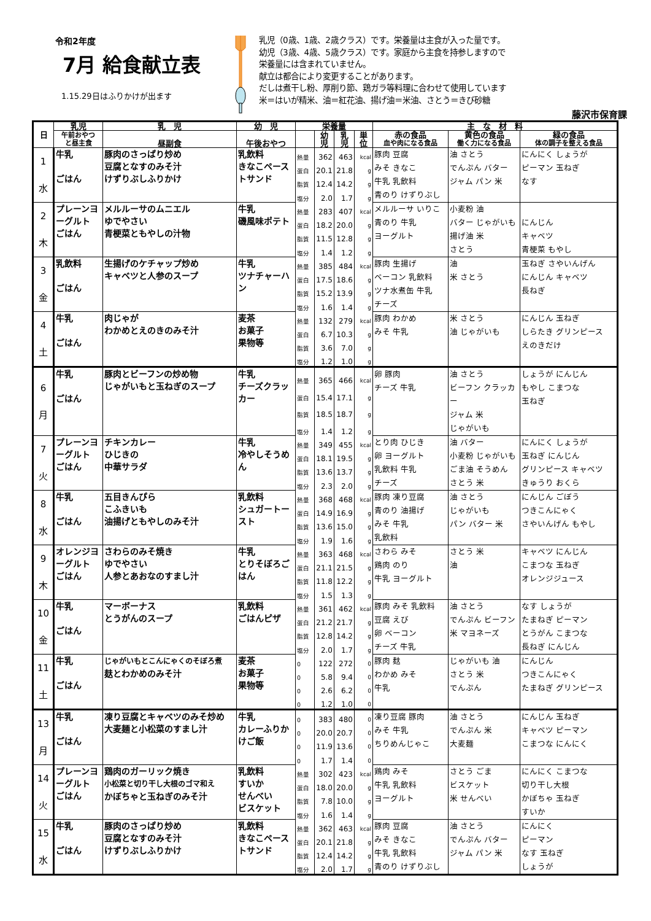令和2年度
7月 給食献立表
1.15.29日はふりかけが出ます
乳児（0歳、1歳、2歳クラス）です。栄養量は主食が入った量です。
幼児（3歳、4歳、5歳クラス）です。家庭から主食を持参しますので
栄養量には含まれていません。
献立は都合により変更することがあります。
だしは煮干し粉、厚削り節、鶏ガラ等料理に合わせて使用しています
米＝はいが精米、油＝紅花油、揚げ油＝米油、さとう＝きび砂糖
藤沢市保育課
| 日 | 乳児 | 乳 児 | 幼 児 | 栄養量 | | | | 主 な 材 料 | | |
| --- | --- | --- | --- | --- | --- | --- | --- | --- | --- | --- |
| | 午前おやつ と昼主食 | 昼副食 | 午後おやつ | | 幼 児 | 乳 児 | 単 位 | 赤の食品 血や肉になる食品 | 黄色の食品 働く力になる食品 | 緑の食品 体の調子を整える食品 |
| 1 水 | 牛乳 ごはん | 豚肉のさっぱり炒め 豆腐となすのみそ汁 けずりぶしふりかけ | 乳飲料 きなこペーストサンド | 熱量 | 362 | 463 | kcal | 豚肉 豆腐 みそ きなこ 牛乳 乳飲料 青のり けずりぶし | 油 さとう でんぷん バター ジャム パン 米 | にんにく しょうが ピーマン 玉ねぎ なす |
| | | | | 蛋白 | 20.1 | 21.8 | g | | | |
| | | | | 脂質 | 12.4 | 14.2 | g | | | |
| | | | | 塩分 | 2.0 | 1.7 | g | | | |
| 2 木 | プレーンヨーグルト ごはん | メルルーサのムニエル ゆでやさい 青梗菜ともやしの汁物 | 牛乳 磯風味ポテト | 熱量 | 283 | 407 | kcal | メルルーサ いりこ 青のり 牛乳 ヨーグルト | 小麦粉 油 バター じゃがいも 揚げ油 米 さとう | にんじん キャベツ 青梗菜 もやし |
| | | | | 蛋白 | 18.2 | 20.0 | g | | | |
| | | | | 脂質 | 11.5 | 12.8 | g | | | |
| | | | | 塩分 | 1.4 | 1.2 | g | | | |
| 3 金 | 乳飲料 ごはん | 生揚げのケチャップ炒め キャベツと人参のスープ | 牛乳 ツナチャーハン | 熱量 | 385 | 484 | kcal | 豚肉 生揚げ ベーコン 乳飲料 ツナ水煮缶 牛乳 チーズ | 油 米 さとう | 玉ねぎ さやいんげん にんじん キャベツ 長ねぎ |
| | | | | 蛋白 | 17.5 | 18.6 | g | | | |
| | | | | 脂質 | 15.2 | 13.9 | g | | | |
| | | | | 塩分 | 1.6 | 1.4 | g | | | |
| 4 土 | 牛乳 ごはん | 肉じゃが わかめとえのきのみそ汁 | 麦茶 お菓子 果物等 | 熱量 | 132 | 279 | kcal | 豚肉 わかめ みそ 牛乳 | 米 さとう 油 じゃがいも | にんじん 玉ねぎ しらたき グリンピース えのきだけ |
| | | | | 蛋白 | 6.7 | 10.3 | g | | | |
| | | | | 脂質 | 3.6 | 7.0 | g | | | |
| | | | | 塩分 | 1.2 | 1.0 | g | | | |
| 6 月 | 牛乳 ごはん | 豚肉とビーフンの炒め物 じゃがいもと玉ねぎのスープ | 牛乳 チーズクラッカー | 熱量 | 365 | 466 | kcal | 卵 豚肉 チーズ 牛乳 | 油 さとう ビーフン クラッカー ジャム 米 じゃがいも | しょうが にんじん もやし こまつな 玉ねぎ |
| | | | | 蛋白 | 15.4 | 17.1 | g | | | |
| | | | | 脂質 | 18.5 | 18.7 | g | | | |
| | | | | 塩分 | 1.4 | 1.2 | g | | | |
| 7 火 | プレーンヨーグルト ごはん | チキンカレー ひじきの 中華サラダ | 牛乳 冷やしそうめん | 熱量 | 349 | 455 | kcal | とり肉 ひじき 卵 ヨーグルト 乳飲料 牛乳 チーズ | 油 バター 小麦粉 じゃがいも ごま油 そうめん さとう 米 | にんにく しょうが 玉ねぎ にんじん グリンピース キャベツ きゅうり おくら |
| | | | | 蛋白 | 18.1 | 19.5 | g | | | |
| | | | | 脂質 | 13.6 | 13.7 | g | | | |
| | | | | 塩分 | 2.3 | 2.0 | g | | | |
| 8 水 | 牛乳 ごはん | 五目きんぴら こふきいも 油揚げともやしのみそ汁 | 乳飲料 シュガートースト | 熱量 | 368 | 468 | kcal | 豚肉 凍り豆腐 青のり 油揚げ みそ 牛乳 乳飲料 | 油 さとう じゃがいも パン バター 米 | にんじん ごぼう つきこんにゃく さやいんげん もやし |
| | | | | 蛋白 | 14.9 | 16.9 | g | | | |
| | | | | 脂質 | 13.6 | 15.0 | g | | | |
| | | | | 塩分 | 1.9 | 1.6 | g | | | |
| 9 木 | オレンジヨーグルト ごはん | さわらのみそ焼き ゆでやさい 人参とあおなのすまし汁 | 牛乳 とりそぼろごはん | 熱量 | 363 | 468 | kcal | さわら みそ 鶏肉 のり 牛乳 ヨーグルト | さとう 米 油 | キャベツ にんじん こまつな 玉ねぎ オレンジジュース |
| | | | | 蛋白 | 21.1 | 21.5 | g | | | |
| | | | | 脂質 | 11.8 | 12.2 | g | | | |
| | | | | 塩分 | 1.5 | 1.3 | g | | | |
| 10 金 | 牛乳 ごはん | マーボーナス とうがんのスープ | 乳飲料 ごはんピザ | 熱量 | 361 | 462 | kcal | 豚肉 みそ 乳飲料 豆腐 えび 卵 ベーコン チーズ 牛乳 | 油 さとう でんぷん ビーフン 米 マヨネーズ | なす しょうが たまねぎ ピーマン とうがん こまつな 長ねぎ にんじん |
| | | | | 蛋白 | 21.2 | 21.7 | g | | | |
| | | | | 脂質 | 12.8 | 14.2 | g | | | |
| | | | | 塩分 | 2.0 | 1.7 | g | | | |
| 11 土 | 牛乳 ごはん | じゃがいもとこんにゃくのそぼろ煮 麸とわかめのみそ汁 | 麦茶 お菓子 果物等 | 0 | 122 | 272 | 0 | 豚肉 麸 わかめ みそ 牛乳 | じゃがいも 油 さとう 米 でんぷん | にんじん つきこんにゃく たまねぎ グリンピース |
| | | | | 0 | 5.8 | 9.4 | 0 | | | |
| | | | | 0 | 2.6 | 6.2 | 0 | | | |
| | | | | 0 | 1.2 | 1.0 | 0 | | | |
| 13 月 | 牛乳 ごはん | 凍り豆腐とキャベツのみそ炒め 大麦麺と小松菜のすまし汁 | 牛乳 カレーふりかけご飯 | 0 | 383 | 480 | 0 | 凍り豆腐 豚肉 みそ 牛乳 ちりめんじゃこ | 油 さとう でんぷん 米 大麦麺 | にんじん 玉ねぎ キャベツ ピーマン こまつな にんにく |
| | | | | 0 | 20.0 | 20.7 | 0 | | | |
| | | | | 0 | 11.9 | 13.6 | 0 | | | |
| | | | | 0 | 1.7 | 1.4 | 0 | | | |
| 14 火 | プレーンヨーグルト ごはん | 鶏肉のガーリック焼き 小松菜と切り干し大根のゴマ和え かぼちゃと玉ねぎのみそ汁 | 乳飲料 すいか せんべい ビスケット | 熱量 | 302 | 423 | kcal | 鶏肉 みそ 牛乳 乳飲料 ヨーグルト | さとう ごま ビスケット 米 せんべい | にんにく こまつな 切り干し大根 かぼちゃ 玉ねぎ すいか |
| | | | | 蛋白 | 18.0 | 20.0 | g | | | |
| | | | | 脂質 | 7.8 | 10.0 | g | | | |
| | | | | 塩分 | 1.6 | 1.4 | g | | | |
| 15 水 | 牛乳 ごはん | 豚肉のさっぱり炒め 豆腐となすのみそ汁 けずりぶしふりかけ | 乳飲料 きなこペーストサンド | 熱量 | 362 | 463 | kcal | 豚肉 豆腐 みそ きなこ 牛乳 乳飲料 青のり けずりぶし | 油 さとう でんぷん バター ジャム パン 米 | にんにく ピーマン なす 玉ねぎ しょうが |
| | | | | 蛋白 | 20.1 | 21.8 | g | | | |
| | | | | 脂質 | 12.4 | 14.2 | g | | | |
| | | | | 塩分 | 2.0 | 1.7 | g | | | |